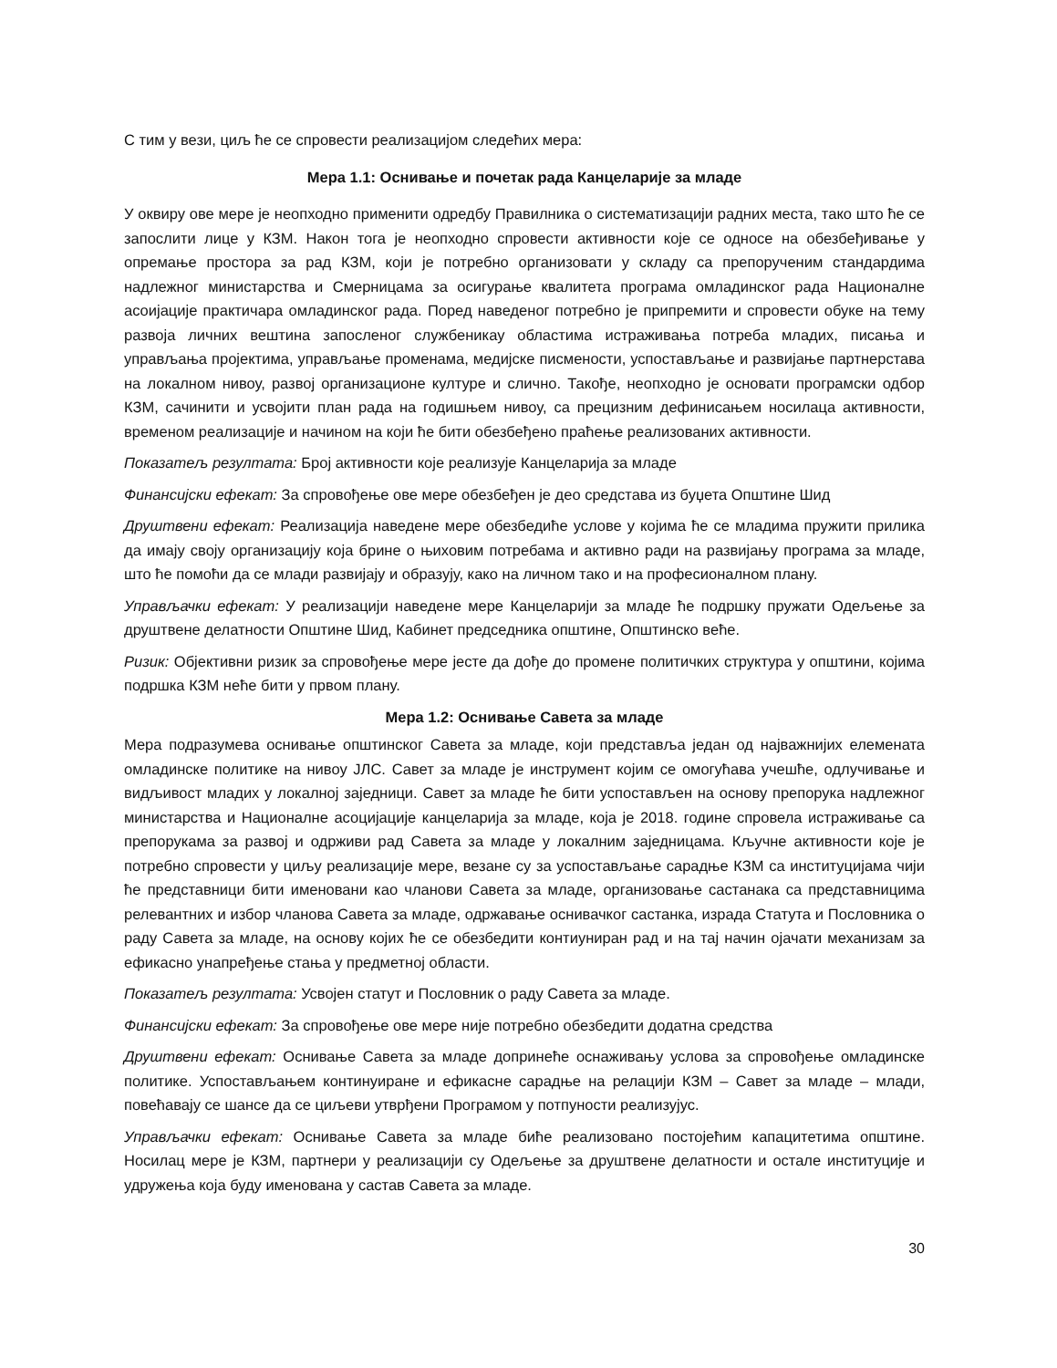С тим у вези, циљ ће се спровести реализацијом следећих мера:
Мера 1.1: Оснивање и почетак рада Канцеларије за младе
У оквиру ове мере је неопходно применити одредбу Правилника о систематизацији радних места, тако што ће се запослити лице у КЗМ. Након тога је неопходно спровести активности које се односе на обезбеђивање у опремање простора за рад КЗМ, који је потребно организовати у складу са препорученим стандардима надлежног министарства и Смерницама за осигурање квалитета програма омладинског рада Националне асоијације практичара омладинског рада. Поред наведеног потребно је припремити и спровести обуке на тему развоја личних вештина запосленог службеникау областима истраживања потреба младих, писања и управљања пројектима, управљање променама, медијске писмености, успостављање и развијање партнерстава на локалном нивоу, развој организационе културе и слично. Такође, неопходно је основати програмски одбор КЗМ, сачинити и усвојити план рада на годишњем нивоу, са прецизним дефинисањем носилаца активности, временом реализације и начином на који ће бити обезбеђено праћење реализованих активности.
Показатељ резултата: Број активности које реализује Канцеларија за младе
Финансијски ефекат: За спровођење ове мере обезбеђен је део средстава из буџета Општине Шид
Друштвени ефекат: Реализација наведене мере обезбедиће услове у којима ће се младима пружити прилика да имају своју организацију која брине о њиховим потребама и активно ради на развијању програма за младе, што ће помоћи да се млади развијају и образују, како на личном тако и на професионалном плану.
Управљачки ефекат: У реализацији наведене мере Канцеларији за младе ће подршку пружати Одељење за друштвене делатности Општине Шид, Кабинет председника општине, Општинско веће.
Ризик: Објективни ризик за спровођење мере јесте да дође до промене политичких структура у општини, којима подршка КЗМ неће бити у првом плану.
Мера 1.2: Оснивање Савета за младе
Мера подразумева оснивање општинског Савета за младе, који представља један од најважнијих елемената омладинске политике на нивоу ЈЛС. Савет за младе је инструмент којим се омогућава учешће, одлучивање и видљивост младих у локалној заједници. Савет за младе ће бити успостављен на основу препорука надлежног министарства и Националне асоцијације канцеларија за младе, која је 2018. године спровела истраживање са препорукама за развој и одрживи рад Савета за младе у локалним заједницама. Кључне активности које је потребно спровести у циљу реализације мере, везане су за успостављање сарадње КЗМ са институцијама чији ће представници бити именовани као чланови Савета за младе, организовање састанака са представницима релевантних и избор чланова Савета за младе, одржавање оснивачког састанка, израда Статута и Пословника о раду Савета за младе, на основу којих ће се обезбедити контиуниран рад и на тај начин ојачати механизам за ефикасно унапређење стања у предметној области.
Показатељ резултата: Усвојен статут и Пословник о раду Савета за младе.
Финансијски ефекат: За спровођење ове мере није потребно обезбедити додатна средства
Друштвени ефекат: Оснивање Савета за младе допринеће оснаживању услова за спровођење омладинске политике. Успостављањем континуиране и ефикасне сарадње на релацији КЗМ – Савет за младе – млади, повећавају се шансе да се циљеви утврђени Програмом у потпуности реализујус.
Управљачки ефекат: Оснивање Савета за младе биће реализовано постојећим капацитетима општине. Носилац мере је КЗМ, партнери у реализацији су Одељење за друштвене делатности и остале институције и удружења која буду именована у састав Савета за младе.
30